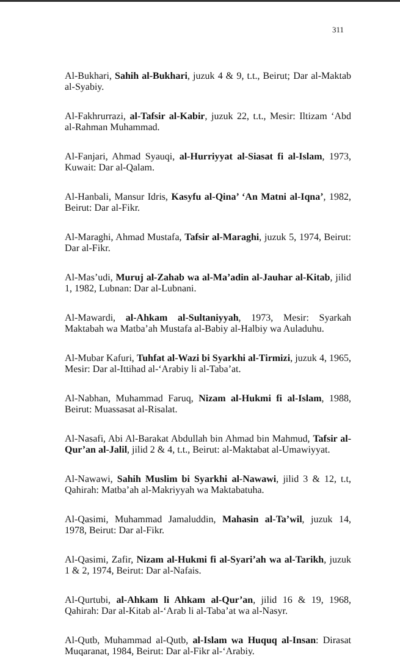311
Al-Bukhari, Sahih al-Bukhari, juzuk 4 & 9, t.t., Beirut; Dar al-Maktab al-Syabiy.
Al-Fakhrurrazi, al-Tafsir al-Kabir, juzuk 22, t.t., Mesir: Iltizam ‘Abd al-Rahman Muhammad.
Al-Fanjari, Ahmad Syauqi, al-Hurriyyat al-Siasat fi al-Islam, 1973, Kuwait: Dar al-Qalam.
Al-Hanbali, Mansur Idris, Kasyfu al-Qina’ ‘An Matni al-Iqna’, 1982, Beirut: Dar al-Fikr.
Al-Maraghi, Ahmad Mustafa, Tafsir al-Maraghi, juzuk 5, 1974, Beirut: Dar al-Fikr.
Al-Mas’udi, Muruj al-Zahab wa al-Ma’adin al-Jauhar al-Kitab, jilid 1, 1982, Lubnan: Dar al-Lubnani.
Al-Mawardi, al-Ahkam al-Sultaniyyah, 1973, Mesir: Syarkah Maktabah wa Matba’ah Mustafa al-Babiy al-Halbiy wa Auladuhu.
Al-Mubar Kafuri, Tuhfat al-Wazi bi Syarkhi al-Tirmizi, juzuk 4, 1965, Mesir: Dar al-Ittihad al-‘Arabiy li al-Taba’at.
Al-Nabhan, Muhammad Faruq, Nizam al-Hukmi fi al-Islam, 1988, Beirut: Muassasat al-Risalat.
Al-Nasafi, Abi Al-Barakat Abdullah bin Ahmad bin Mahmud, Tafsir al-Qur’an al-Jalil, jilid 2 & 4, t.t., Beirut: al-Maktabat al-Umawiyyat.
Al-Nawawi, Sahih Muslim bi Syarkhi al-Nawawi, jilid 3 & 12, t.t, Qahirah: Matba’ah al-Makriyyah wa Maktabatuha.
Al-Qasimi, Muhammad Jamaluddin, Mahasin al-Ta’wil, juzuk 14, 1978, Beirut: Dar al-Fikr.
Al-Qasimi, Zafir, Nizam al-Hukmi fi al-Syari’ah wa al-Tarikh, juzuk 1 & 2, 1974, Beirut: Dar al-Nafais.
Al-Qurtubi, al-Ahkam li Ahkam al-Qur’an, jilid 16 & 19, 1968, Qahirah: Dar al-Kitab al-‘Arab li al-Taba’at wa al-Nasyr.
Al-Qutb, Muhammad al-Qutb, al-Islam wa Huquq al-Insan: Dirasat Muqaranat, 1984, Beirut: Dar al-Fikr al-‘Arabiy.